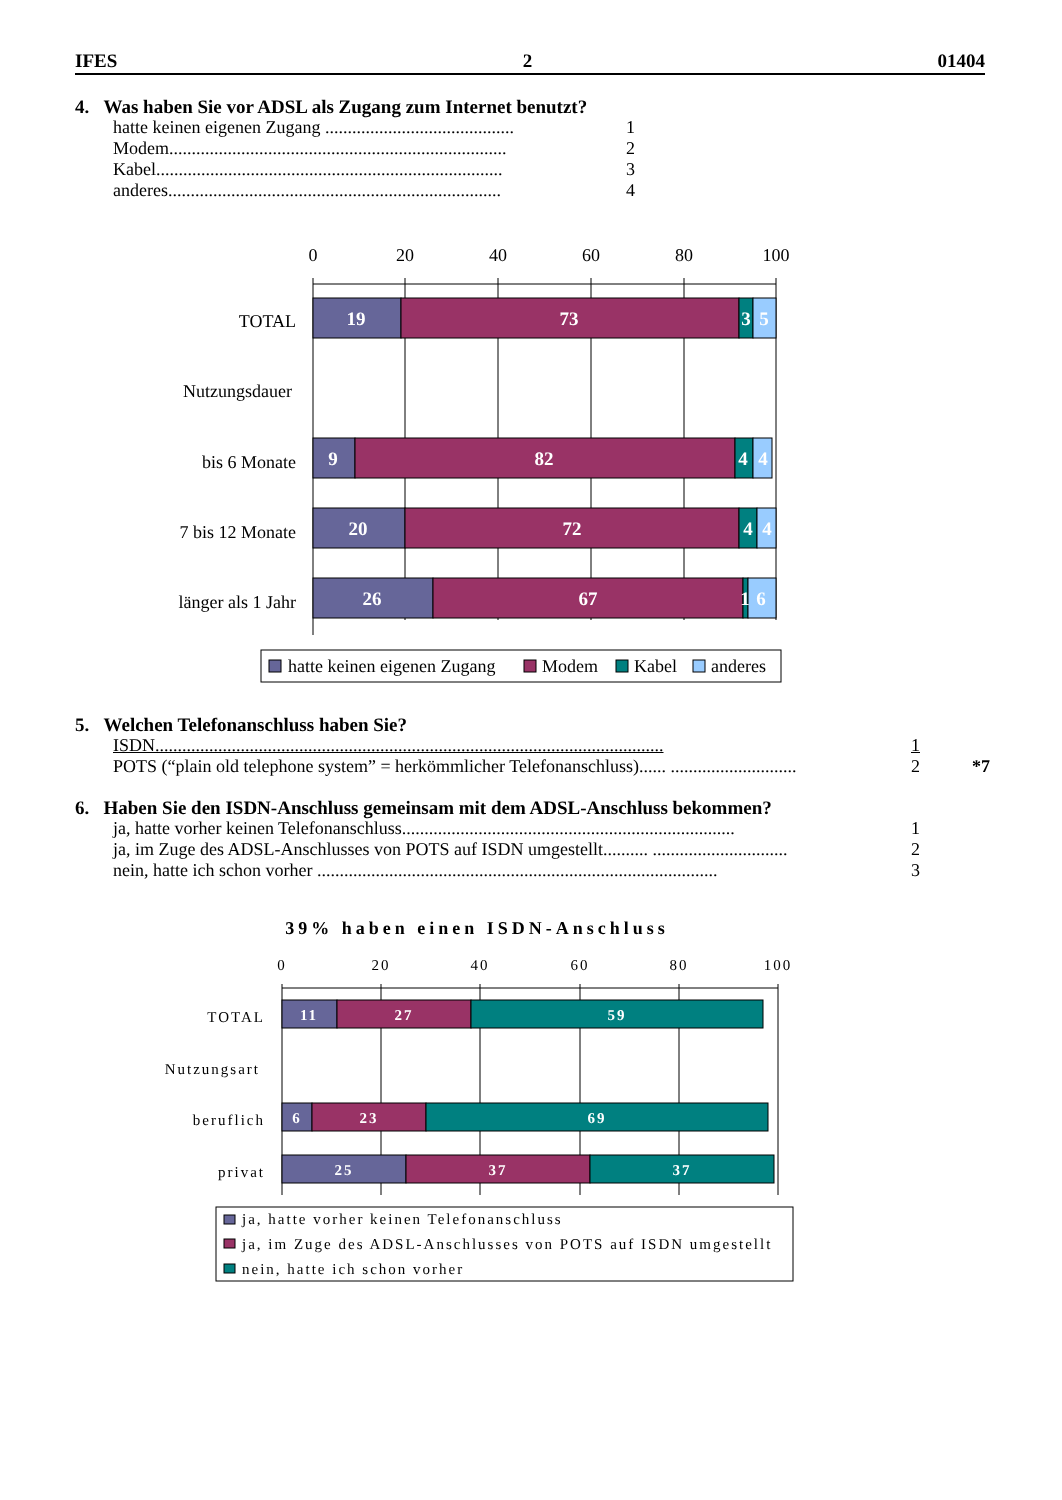IFES 2 01404
4. Was haben Sie vor ADSL als Zugang zum Internet benutzt?
hatte keinen eigenen Zugang .......................................... 1
Modem........................................................................... 2
Kabel............................................................................. 3
anderes.......................................................................... 4
0
20
40
60
80
100
TOTAL
Nutzungsdauer
bis 6 Monate
7 bis 12 Monate
länger als 1 Jahr
19
73
3
5
9
82
4
4
20
72
4
4
26
67
1
6
hatte keinen eigenen Zugang
Modem
Kabel
anderes
5. Welchen Telefonanschluss haben Sie?
ISDN................................................................................................................. 1
POTS (“plain old telephone system” = herkömmlicher Telefonanschluss)...... ............................ 2 *7
6. Haben Sie den ISDN-Anschluss gemeinsam mit dem ADSL-Anschluss bekommen?
ja, hatte vorher keinen Telefonanschluss.......................................................................... 1
ja, im Zuge des ADSL-Anschlusses von POTS auf ISDN umgestellt.......... .............................. 2
nein, hatte ich schon vorher ......................................................................................... 3
39% haben einen ISDN-Anschluss
0
20
40
60
80
100
TOTAL
Nutzungsart
beruflich
privat
11
27
59
6
23
69
25
37
37
ja, hatte vorher keinen Telefonanschluss
ja, im Zuge des ADSL-Anschlusses von POTS auf ISDN umgestellt
nein, hatte ich schon vorher